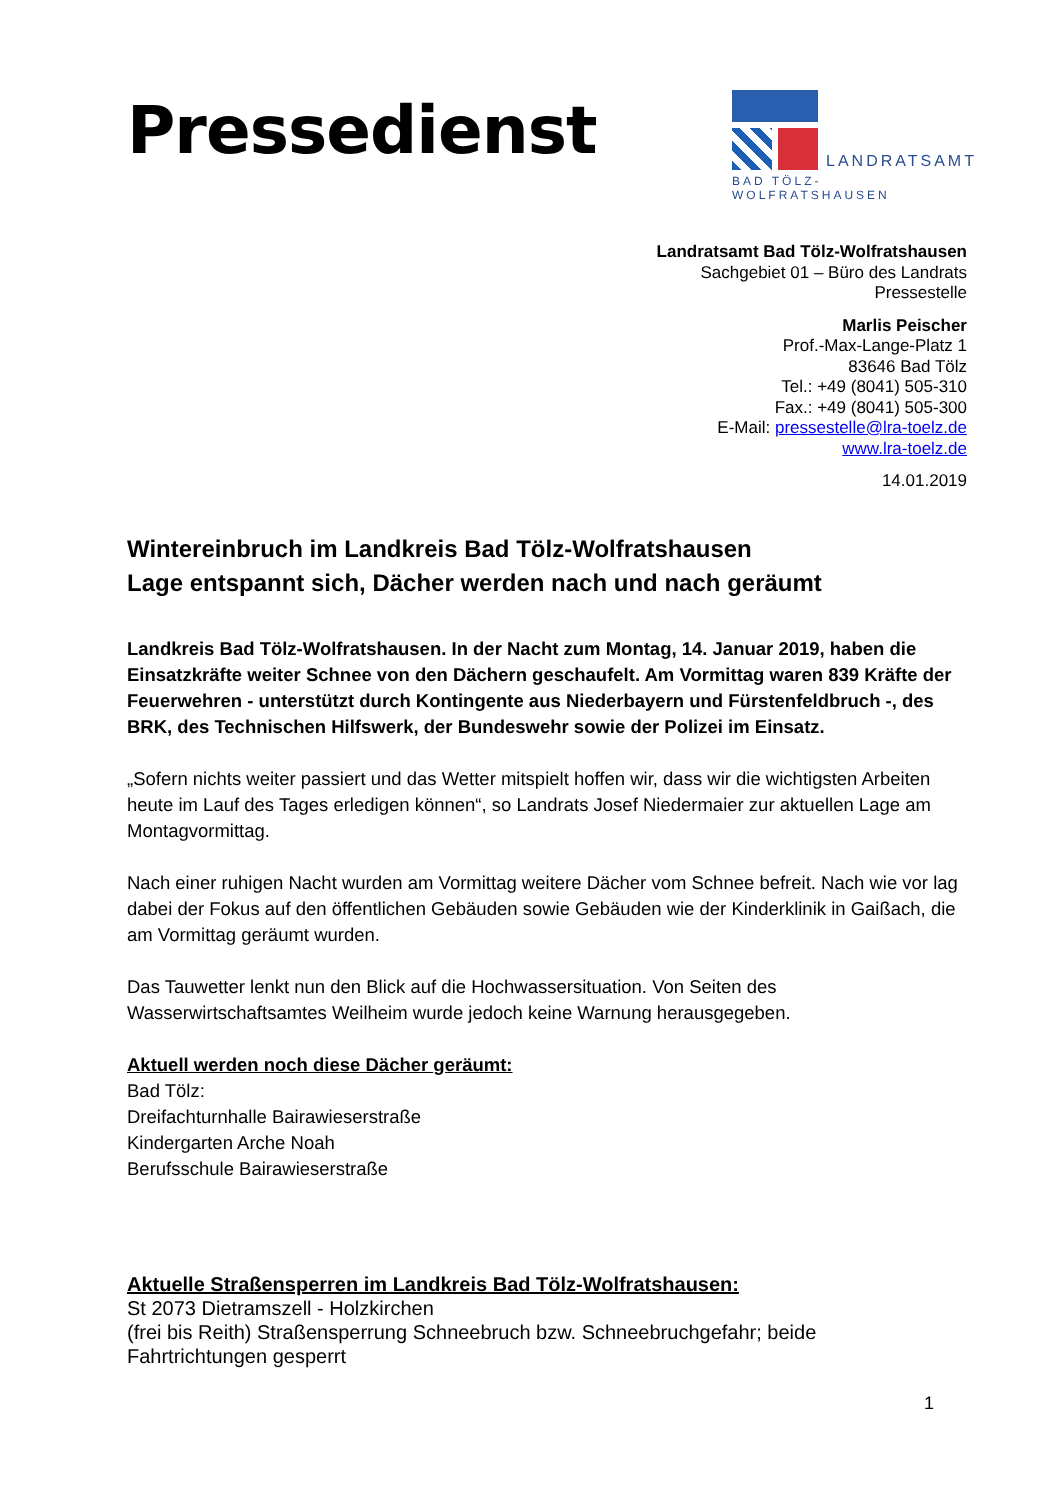Pressedienst
LANDRATSAMT
BAD TÖLZ-WOLFRATSHAUSEN
Landratsamt Bad Tölz-Wolfratshausen
Sachgebiet 01 – Büro des Landrats
Pressestelle
Marlis Peischer
Prof.-Max-Lange-Platz 1
83646 Bad Tölz
Tel.: +49 (8041) 505-310
Fax.: +49 (8041) 505-300
E-Mail: pressestelle@lra-toelz.de
www.lra-toelz.de
14.01.2019
Wintereinbruch im Landkreis Bad Tölz-Wolfratshausen
Lage entspannt sich, Dächer werden nach und nach geräumt
Landkreis Bad Tölz-Wolfratshausen. In der Nacht zum Montag, 14. Januar 2019, haben die Einsatzkräfte weiter Schnee von den Dächern geschaufelt. Am Vormittag waren 839 Kräfte der Feuerwehren - unterstützt durch Kontingente aus Niederbayern und Fürstenfeldbruch -, des BRK, des Technischen Hilfswerk, der Bundeswehr sowie der Polizei im Einsatz.
„Sofern nichts weiter passiert und das Wetter mitspielt hoffen wir, dass wir die wichtigsten Arbeiten heute im Lauf des Tages erledigen können“, so Landrats Josef Niedermaier zur aktuellen Lage am Montagvormittag.
Nach einer ruhigen Nacht wurden am Vormittag weitere Dächer vom Schnee befreit. Nach wie vor lag dabei der Fokus auf den öffentlichen Gebäuden sowie Gebäuden wie der Kinderklinik in Gaißach, die am Vormittag geräumt wurden.
Das Tauwetter lenkt nun den Blick auf die Hochwassersituation. Von Seiten des Wasserwirtschaftsamtes Weilheim wurde jedoch keine Warnung herausgegeben.
Aktuell werden noch diese Dächer geräumt:
Bad Tölz:
Dreifachturnhalle Bairawieserstraße
Kindergarten Arche Noah
Berufsschule Bairawieserstraße
Aktuelle Straßensperren im Landkreis Bad Tölz-Wolfratshausen:
St 2073 Dietramszell - Holzkirchen
(frei bis Reith) Straßensperrung Schneebruch bzw. Schneebruchgefahr; beide Fahrtrichtungen gesperrt
1